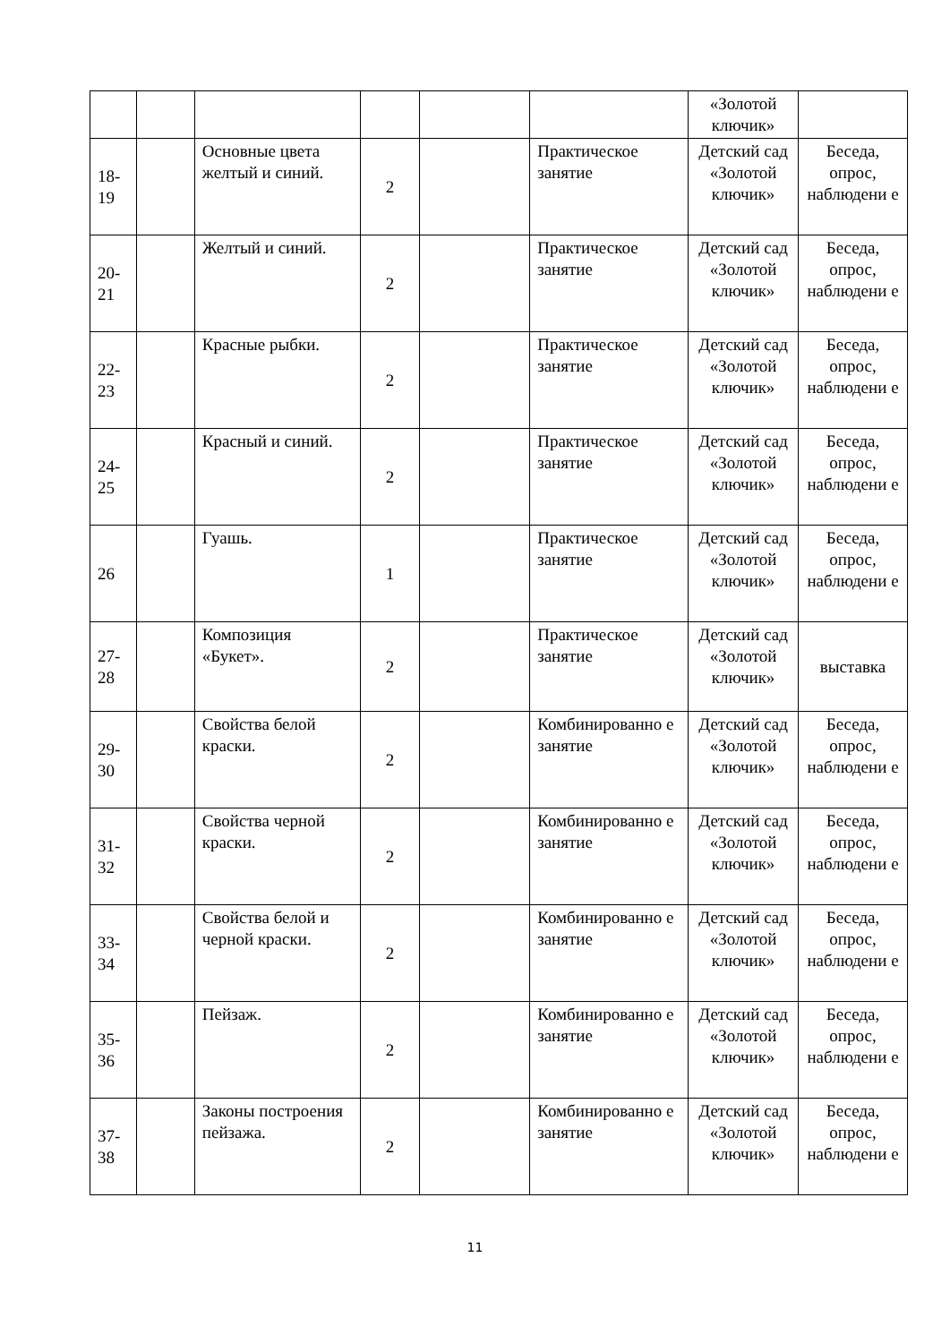| | | | | | | «Золотой ключик» | |
| 18-19 | | Основные цвета желтый и синий. | 2 | | Практическое занятие | Детский сад «Золотой ключик» | Беседа, опрос, наблюдени е |
| 20-21 | | Желтый и синий. | 2 | | Практическое занятие | Детский сад «Золотой ключик» | Беседа, опрос, наблюдени е |
| 22-23 | | Красные рыбки. | 2 | | Практическое занятие | Детский сад «Золотой ключик» | Беседа, опрос, наблюдени е |
| 24-25 | | Красный и синий. | 2 | | Практическое занятие | Детский сад «Золотой ключик» | Беседа, опрос, наблюдени е |
| 26 | | Гуашь. | 1 | | Практическое занятие | Детский сад «Золотой ключик» | Беседа, опрос, наблюдени е |
| 27-28 | | Композиция «Букет». | 2 | | Практическое занятие | Детский сад «Золотой ключик» | выставка |
| 29-30 | | Свойства белой краски. | 2 | | Комбинированно е занятие | Детский сад «Золотой ключик» | Беседа, опрос, наблюдени е |
| 31-32 | | Свойства черной краски. | 2 | | Комбинированно е занятие | Детский сад «Золотой ключик» | Беседа, опрос, наблюдени е |
| 33-34 | | Свойства белой и черной краски. | 2 | | Комбинированно е занятие | Детский сад «Золотой ключик» | Беседа, опрос, наблюдени е |
| 35-36 | | Пейзаж. | 2 | | Комбинированно е занятие | Детский сад «Золотой ключик» | Беседа, опрос, наблюдени е |
| 37-38 | | Законы построения пейзажа. | 2 | | Комбинированно е занятие | Детский сад «Золотой ключик» | Беседа, опрос, наблюдени е |
11